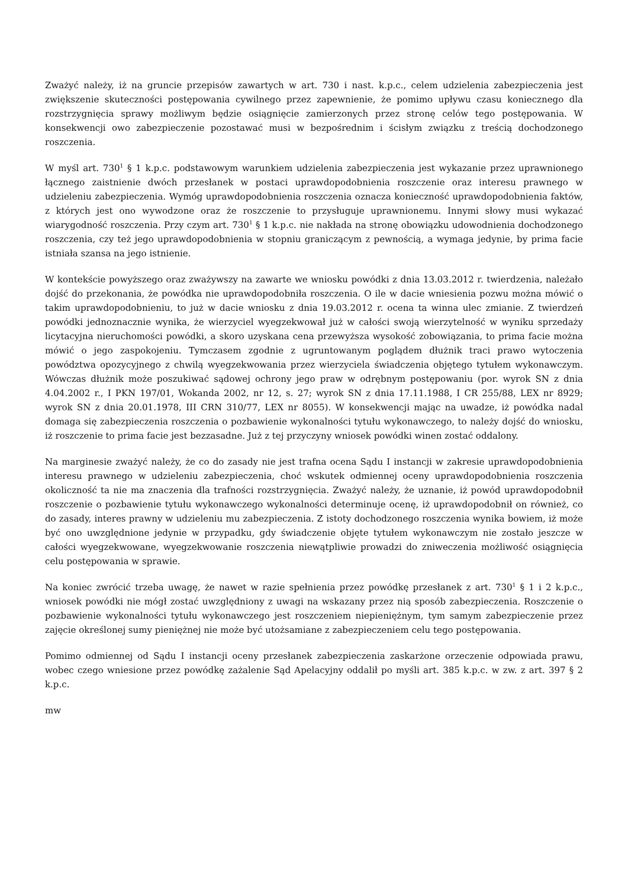Zważyć należy, iż na gruncie przepisów zawartych w art. 730 i nast. k.p.c., celem udzielenia zabezpieczenia jest zwiększenie skuteczności postępowania cywilnego przez zapewnienie, że pomimo upływu czasu koniecznego dla rozstrzygnięcia sprawy możliwym będzie osiągnięcie zamierzonych przez stronę celów tego postępowania. W konsekwencji owo zabezpieczenie pozostawać musi w bezpośrednim i ścisłym związku z treścią dochodzonego roszczenia.
W myśl art. 730<sup>1</sup> § 1 k.p.c. podstawowym warunkiem udzielenia zabezpieczenia jest wykazanie przez uprawnionego łącznego zaistnienie dwóch przesłanek w postaci uprawdopodobnienia roszczenie oraz interesu prawnego w udzieleniu zabezpieczenia. Wymóg uprawdopodobnienia roszczenia oznacza konieczność uprawdopodobnienia faktów, z których jest ono wywodzone oraz że roszczenie to przysługuje uprawnionemu. Innymi słowy musi wykazać wiarygodność roszczenia. Przy czym art. 730<sup>1</sup> § 1 k.p.c. nie nakłada na stronę obowiązku udowodnienia dochodzonego roszczenia, czy też jego uprawdopodobnienia w stopniu graniczącym z pewnością, a wymaga jedynie, by prima facie istniała szansa na jego istnienie.
W kontekście powyższego oraz zważywszy na zawarte we wniosku powódki z dnia 13.03.2012 r. twierdzenia, należało dojść do przekonania, że powódka nie uprawdopodobniła roszczenia. O ile w dacie wniesienia pozwu można mówić o takim uprawdopodobnieniu, to już w dacie wniosku z dnia 19.03.2012 r. ocena ta winna ulec zmianie. Z twierdzeń powódki jednoznacznie wynika, że wierzyciel wyegzekwował już w całości swoją wierzytelność w wyniku sprzedaży licytacyjna nieruchomości powódki, a skoro uzyskana cena przewyższa wysokość zobowiązania, to prima facie można mówić o jego zaspokojeniu. Tymczasem zgodnie z ugruntowanym poglądem dłużnik traci prawo wytoczenia powództwa opozycyjnego z chwilą wyegzekwowania przez wierzyciela świadczenia objętego tytułem wykonawczym. Wówczas dłużnik może poszukiwać sądowej ochrony jego praw w odrębnym postępowaniu (por. wyrok SN z dnia 4.04.2002 r., I PKN 197/01, Wokanda 2002, nr 12, s. 27; wyrok SN z dnia 17.11.1988, I CR 255/88, LEX nr 8929; wyrok SN z dnia 20.01.1978, III CRN 310/77, LEX nr 8055). W konsekwencji mając na uwadze, iż powódka nadal domaga się zabezpieczenia roszczenia o pozbawienie wykonalności tytułu wykonawczego, to należy dojść do wniosku, iż roszczenie to prima facie jest bezzasadne. Już z tej przyczyny wniosek powódki winen zostać oddalony.
Na marginesie zważyć należy, że co do zasady nie jest trafna ocena Sądu I instancji w zakresie uprawdopodobnienia interesu prawnego w udzieleniu zabezpieczenia, choć wskutek odmiennej oceny uprawdopodobnienia roszczenia okoliczność ta nie ma znaczenia dla trafności rozstrzygnięcia. Zważyć należy, że uznanie, iż powód uprawdopodobnił roszczenie o pozbawienie tytułu wykonawczego wykonalności determinuje ocenę, iż uprawdopodobnił on również, co do zasady, interes prawny w udzieleniu mu zabezpieczenia. Z istoty dochodzonego roszczenia wynika bowiem, iż może być ono uwzględnione jedynie w przypadku, gdy świadczenie objęte tytułem wykonawczym nie zostało jeszcze w całości wyegzekwowane, wyegzekwowanie roszczenia niewątpliwie prowadzi do zniweczenia możliwość osiągnięcia celu postępowania w sprawie.
Na koniec zwrócić trzeba uwagę, że nawet w razie spełnienia przez powódkę przesłanek z art. 730<sup>1</sup> § 1 i 2 k.p.c., wniosek powódki nie mógł zostać uwzględniony z uwagi na wskazany przez nią sposób zabezpieczenia. Roszczenie o pozbawienie wykonalności tytułu wykonawczego jest roszczeniem niepieniężnym, tym samym zabezpieczenie przez zajęcie określonej sumy pieniężnej nie może być utożsamiane z zabezpieczeniem celu tego postępowania.
Pomimo odmiennej od Sądu I instancji oceny przesłanek zabezpieczenia zaskarżone orzeczenie odpowiada prawu, wobec czego wniesione przez powódkę zażalenie Sąd Apelacyjny oddalił po myśli art. 385 k.p.c. w zw. z art. 397 § 2 k.p.c.
mw